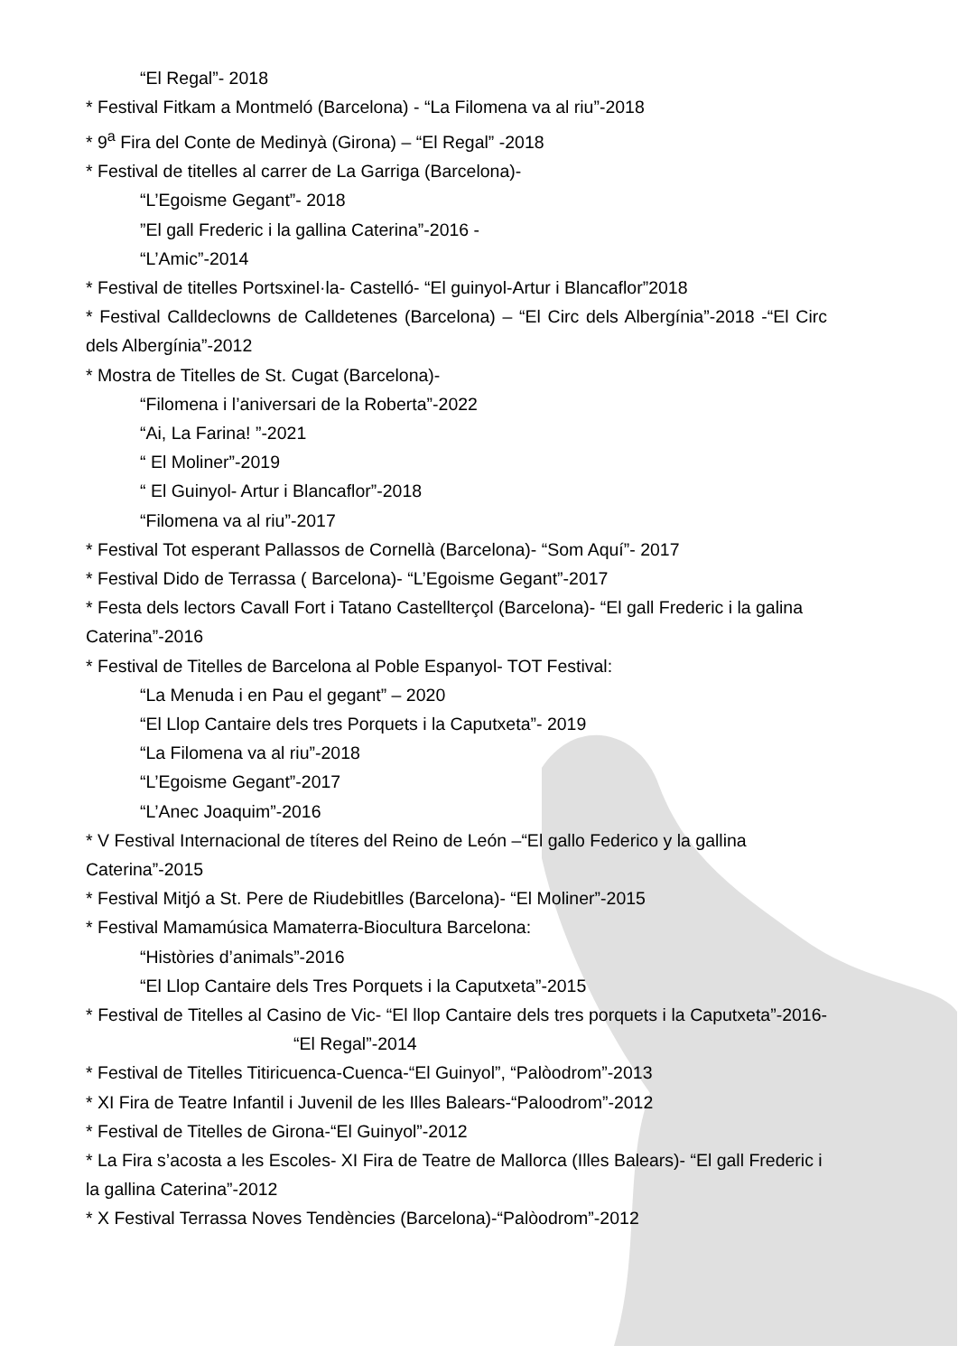“El Regal”- 2018
* Festival Fitkam a Montmeló (Barcelona) - “La Filomena va al riu”-2018
* 9<sup>a</sup> Fira del Conte de Medinyà (Girona) – “El Regal” -2018
* Festival de titelles al carrer de La Garriga (Barcelona)-
“L’Egoisme Gegant”- 2018
”El gall Frederic i la gallina Caterina”-2016 -
“L’Amic”-2014
* Festival de titelles Portsxinel·la- Castelló- “El guinyol-Artur i Blancaflor”2018
* Festival Calldeclowns de Calldetenes (Barcelona) – “El Circ dels Albergínia”-2018 -“El Circ dels Albergínia”-2012
* Mostra de Titelles de St. Cugat (Barcelona)-
“Filomena i l’aniversari de la Roberta”-2022
“Ai, La Farina! ”-2021
“ El Moliner”-2019
“ El Guinyol- Artur i Blancaflor”-2018
“Filomena va al riu”-2017
* Festival Tot esperant Pallassos de Cornellà (Barcelona)- “Som Aquí”- 2017
* Festival Dido de Terrassa ( Barcelona)- “L’Egoisme Gegant”-2017
* Festa dels lectors Cavall Fort i Tatano Castellterçol (Barcelona)- “El gall Frederic i la galina Caterina”-2016
* Festival de Titelles de Barcelona al Poble Espanyol- TOT Festival:
“La Menuda i en Pau el gegant” – 2020
“El Llop Cantaire dels tres Porquets i la Caputxeta”- 2019
“La Filomena va al riu”-2018
“L’Egoisme Gegant”-2017
“L’Anec Joaquim”-2016
* V Festival Internacional de títeres del Reino de León –“El gallo Federico y la gallina Caterina”-2015
* Festival Mitjó a St. Pere de Riudebitlles (Barcelona)- “El Moliner”-2015
* Festival Mamamúsica Mamaterra-Biocultura Barcelona:
“Històries d’animals”-2016
“El Llop Cantaire dels Tres Porquets i la Caputxeta”-2015
* Festival de Titelles al Casino de Vic- “El llop Cantaire dels tres porquets i la Caputxeta”-2016- “El Regal”-2014
* Festival de Titelles Titiricuenca-Cuenca-“El Guinyol”, “Palòodrom”-2013
* XI Fira de Teatre Infantil i Juvenil de les Illes Balears-“Paloodrom”-2012
* Festival de Titelles de Girona-“El Guinyol”-2012
* La Fira s’acosta a les Escoles- XI Fira de Teatre de Mallorca (Illes Balears)- “El gall Frederic i la gallina Caterina”-2012
* X Festival Terrassa Noves Tendències (Barcelona)-“Palòodrom”-2012